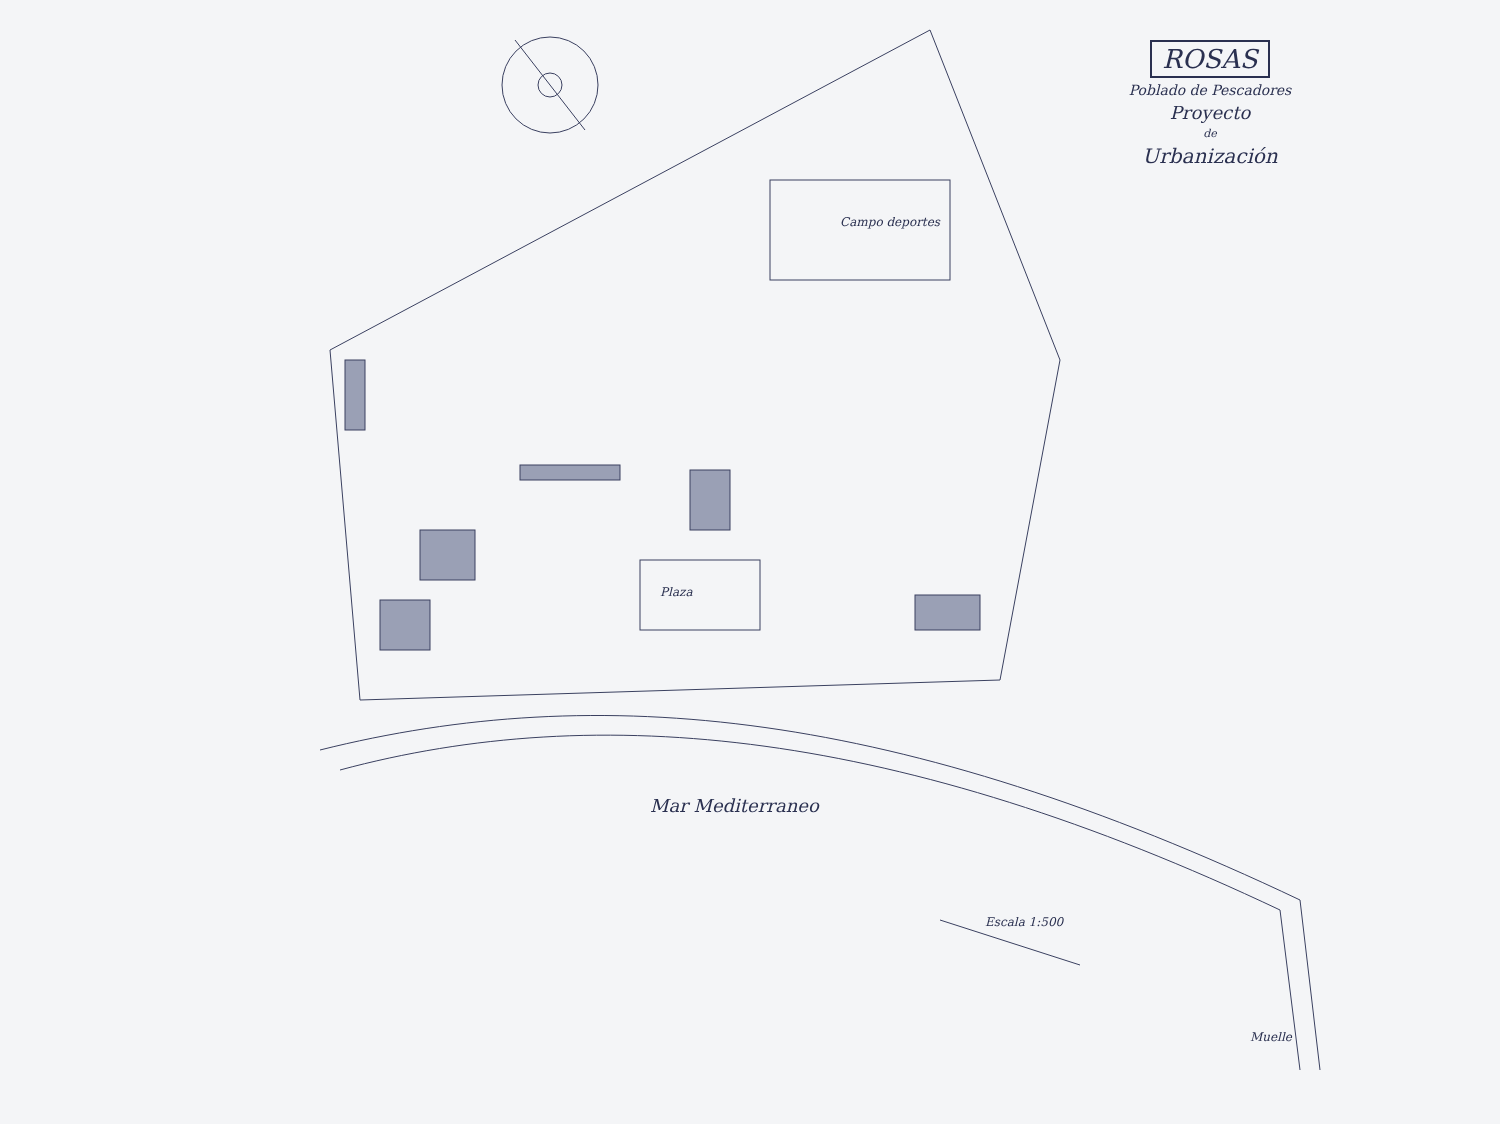ROSAS
Poblado de Pescadores
Proyecto
de
Urbanización
Campo deportes
Plaza
Mar Mediterraneo
Escala 1:500
Muelle